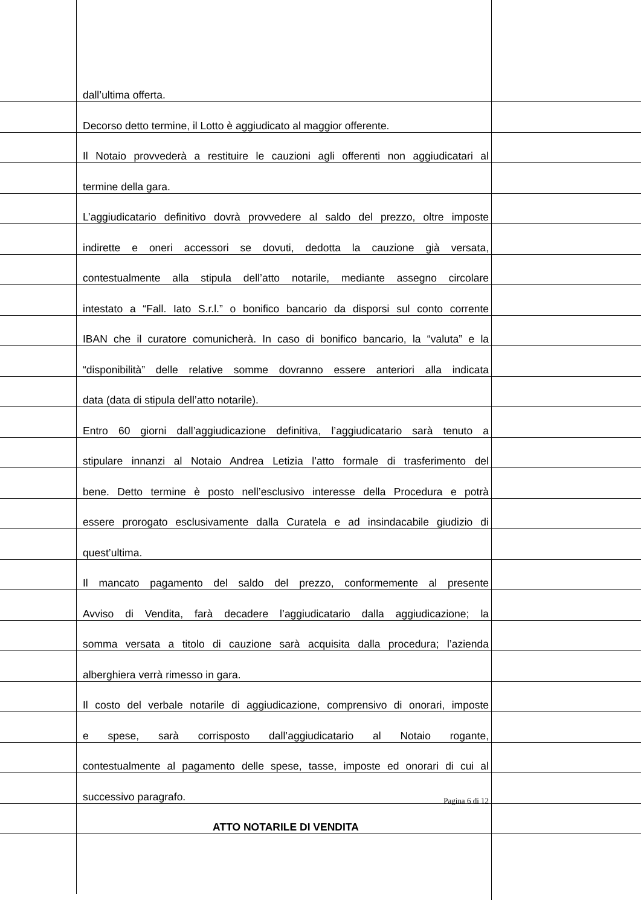dall’ultima offerta.
Decorso detto termine, il Lotto è aggiudicato al maggior offerente.
Il Notaio provvederà a restituire le cauzioni agli offerenti non aggiudicatari al
termine della gara.
L’aggiudicatario definitivo dovrà provvedere al saldo del prezzo, oltre imposte
indirette e oneri accessori se dovuti, dedotta la cauzione già versata,
contestualmente alla stipula dell’atto notarile, mediante assegno circolare
intestato a “Fall. Iato S.r.l.” o bonifico bancario da disporsi sul conto corrente
IBAN che il curatore comunicherà. In caso di bonifico bancario, la “valuta” e la
“disponibilità” delle relative somme dovranno essere anteriori alla indicata
data (data di stipula dell’atto notarile).
Entro 60 giorni dall’aggiudicazione definitiva, l’aggiudicatario sarà tenuto a
stipulare innanzi al Notaio Andrea Letizia l’atto formale di trasferimento del
bene. Detto termine è posto nell’esclusivo interesse della Procedura e potrà
essere prorogato esclusivamente dalla Curatela e ad insindacabile giudizio di
quest’ultima.
Il mancato pagamento del saldo del prezzo, conformemente al presente
Avviso di Vendita, farà decadere l’aggiudicatario dalla aggiudicazione; la
somma versata a titolo di cauzione sarà acquisita dalla procedura; l’azienda
alberghiera verrà rimesso in gara.
Il costo del verbale notarile di aggiudicazione, comprensivo di onorari, imposte
e spese, sarà corrisposto dall’aggiudicatario al Notaio rogante,
contestualmente al pagamento delle spese, tasse, imposte ed onorari di cui al
successivo paragrafo.
ATTO NOTARILE DI VENDITA
Pagina 6 di 12